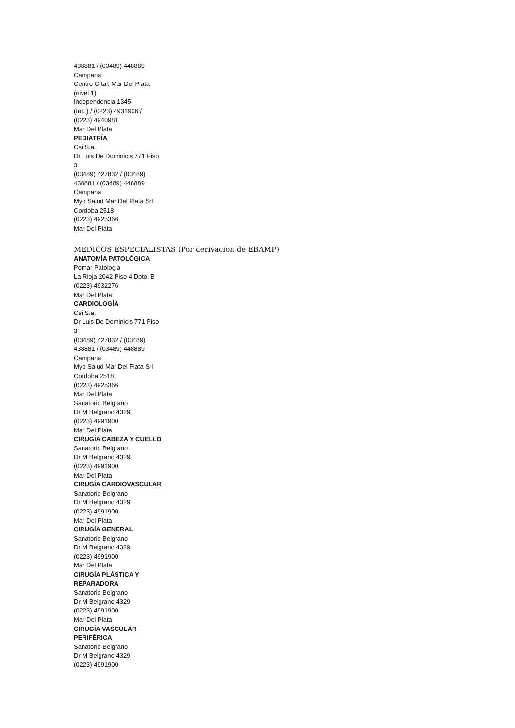438881 / (03489) 448889
Campana
Centro Oftal. Mar Del Plata
(nivel 1)
Independencia 1345
(Int. ) / (0223) 4931906 /
(0223) 4940981
Mar Del Plata
PEDIATRÍA
Csi S.a.
Dr Luis De Dominicis 771 Piso
3
(03489) 427832 / (03489)
438881 / (03489) 448889
Campana
Myo Salud Mar Del Plata Srl
Cordoba 2518
(0223) 4925366
Mar Del Plata
MEDICOS ESPECIALISTAS (Por derivacion de EBAMP)
ANATOMÍA PATOLÓGICA
Pomar Patologia
La Rioja 2042 Piso 4 Dpto. B
(0223) 4932276
Mar Del Plata
CARDIOLOGÍA
Csi S.a.
Dr Luis De Dominicis 771 Piso
3
(03489) 427832 / (03489)
438881 / (03489) 448889
Campana
Myo Salud Mar Del Plata Srl
Cordoba 2518
(0223) 4925366
Mar Del Plata
Sanatorio Belgrano
Dr M Belgrano 4329
(0223) 4991900
Mar Del Plata
CIRUGÍA CABEZA Y CUELLO
Sanatorio Belgrano
Dr M Belgrano 4329
(0223) 4991900
Mar Del Plata
CIRUGÍA CARDIOVASCULAR
Sanatorio Belgrano
Dr M Belgrano 4329
(0223) 4991900
Mar Del Plata
CIRUGÍA GENERAL
Sanatorio Belgrano
Dr M Belgrano 4329
(0223) 4991900
Mar Del Plata
CIRUGÍA PLÁSTICA Y
REPARADORA
Sanatorio Belgrano
Dr M Belgrano 4329
(0223) 4991900
Mar Del Plata
CIRUGÍA VASCULAR
PERIFÉRICA
Sanatorio Belgrano
Dr M Belgrano 4329
(0223) 4991900